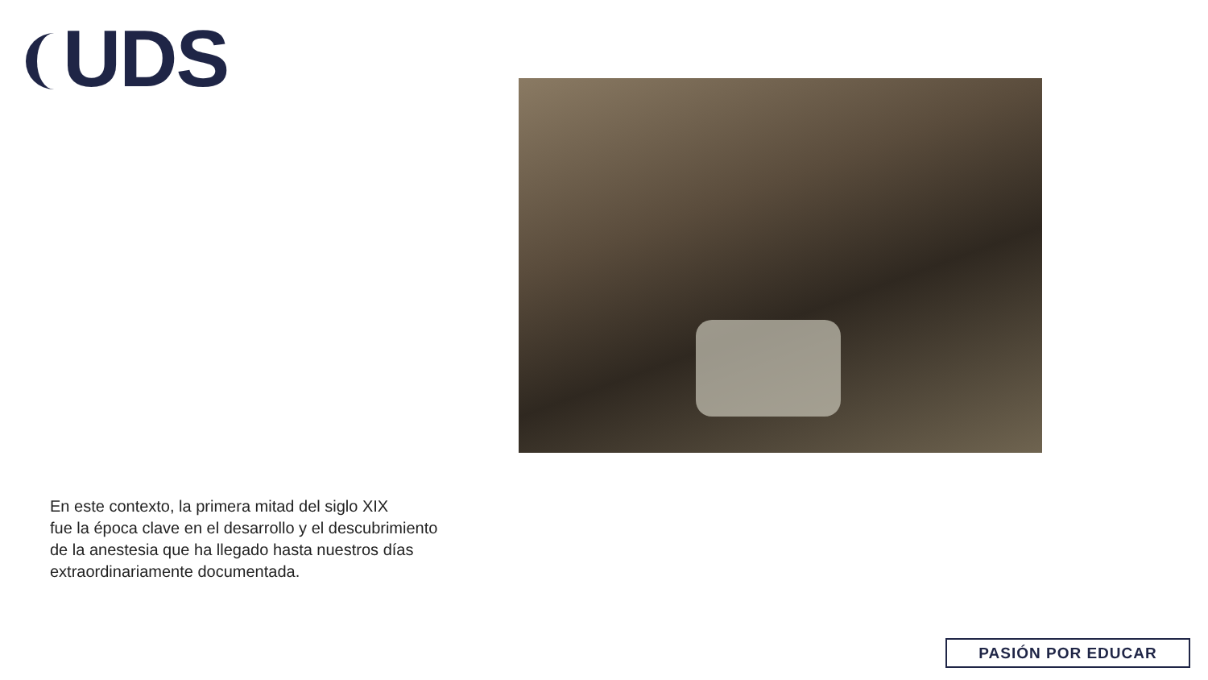UDS
En este contexto, la primera mitad del siglo XIX
fue la época clave en el desarrollo y el descubrimiento
de la anestesia que ha llegado hasta nuestros días
extraordinariamente documentada.
PASIÓN POR EDUCAR